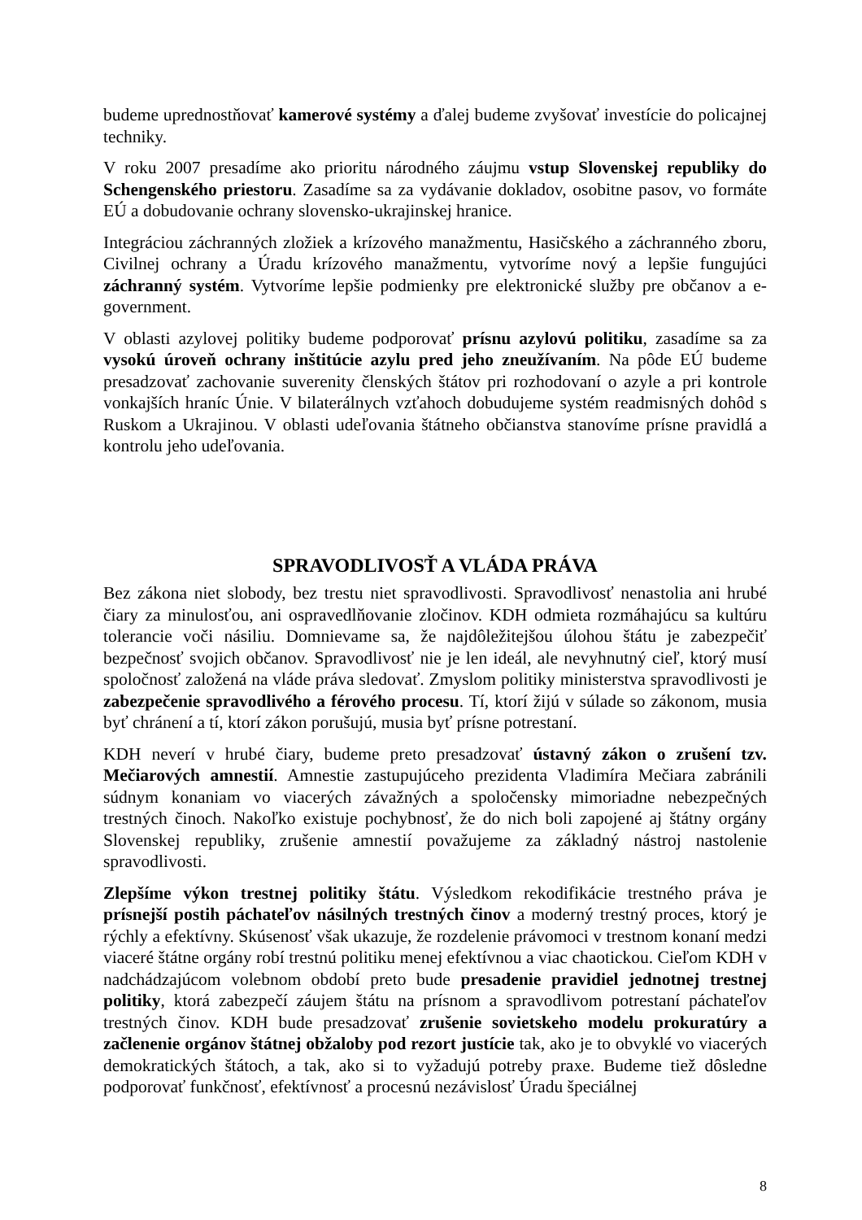budeme uprednostňovať kamerové systémy a ďalej budeme zvyšovať investície do policajnej techniky.
V roku 2007 presadíme ako prioritu národného záujmu vstup Slovenskej republiky do Schengenského priestoru. Zasadíme sa za vydávanie dokladov, osobitne pasov, vo formáte EÚ a dobudovanie ochrany slovensko-ukrajinskej hranice.
Integráciou záchranných zložiek a krízového manažmentu, Hasičského a záchranného zboru, Civilnej ochrany a Úradu krízového manažmentu, vytvoríme nový a lepšie fungujúci záchranný systém. Vytvoríme lepšie podmienky pre elektronické služby pre občanov a e-government.
V oblasti azylovej politiky budeme podporovať prísnu azylovú politiku, zasadíme sa za vysokú úroveň ochrany inštitúcie azylu pred jeho zneužívaním. Na pôde EÚ budeme presadzovať zachovanie suverenity členských štátov pri rozhodovaní o azyle a pri kontrole vonkajších hraníc Únie. V bilaterálnych vzťahoch dobudujeme systém readmisných dohôd s Ruskom a Ukrajinou. V oblasti udeľovania štátneho občianstva stanovíme prísne pravidlá a kontrolu jeho udeľovania.
SPRAVODLIVOSŤ A VLÁDA PRÁVA
Bez zákona niet slobody, bez trestu niet spravodlivosti. Spravodlivosť nenastolia ani hrubé čiary za minulosťou, ani ospravedlňovanie zločinov. KDH odmieta rozmáhajúcu sa kultúru tolerancie voči násiliu. Domnievame sa, že najdôležitejšou úlohou štátu je zabezpečiť bezpečnosť svojich občanov. Spravodlivosť nie je len ideál, ale nevyhnutný cieľ, ktorý musí spoločnosť založená na vláde práva sledovať. Zmyslom politiky ministerstva spravodlivosti je zabezpečenie spravodlivého a férového procesu. Tí, ktorí žijú v súlade so zákonom, musia byť chránení a tí, ktorí zákon porušujú, musia byť prísne potrestaní.
KDH neverí v hrubé čiary, budeme preto presadzovať ústavný zákon o zrušení tzv. Mečiarových amnestií. Amnestie zastupujúceho prezidenta Vladimíra Mečiara zabránili súdnym konaniam vo viacerých závažných a spoločensky mimoriadne nebezpečných trestných činoch. Nakoľko existuje pochybnosť, že do nich boli zapojené aj štátny orgány Slovenskej republiky, zrušenie amnestií považujeme za základný nástroj nastolenie spravodlivosti.
Zlepšíme výkon trestnej politiky štátu. Výsledkom rekodifikácie trestného práva je prísnejší postih páchateľov násilných trestných činov a moderný trestný proces, ktorý je rýchly a efektívny. Skúsenosť však ukazuje, že rozdelenie právomoci v trestnom konaní medzi viaceré štátne orgány robí trestnú politiku menej efektívnou a viac chaotickou. Cieľom KDH v nadchádzajúcom volebnom období preto bude presadenie pravidiel jednotnej trestnej politiky, ktorá zabezpečí záujem štátu na prísnom a spravodlivom potrestaní páchateľov trestných činov. KDH bude presadzovať zrušenie sovietskeho modelu prokuratúry a začlenenie orgánov štátnej obžaloby pod rezort justície tak, ako je to obvyklé vo viacerých demokratických štátoch, a tak, ako si to vyžadujú potreby praxe. Budeme tiež dôsledne podporovať funkčnosť, efektívnosť a procesnú nezávislosť Úradu špeciálnej
8